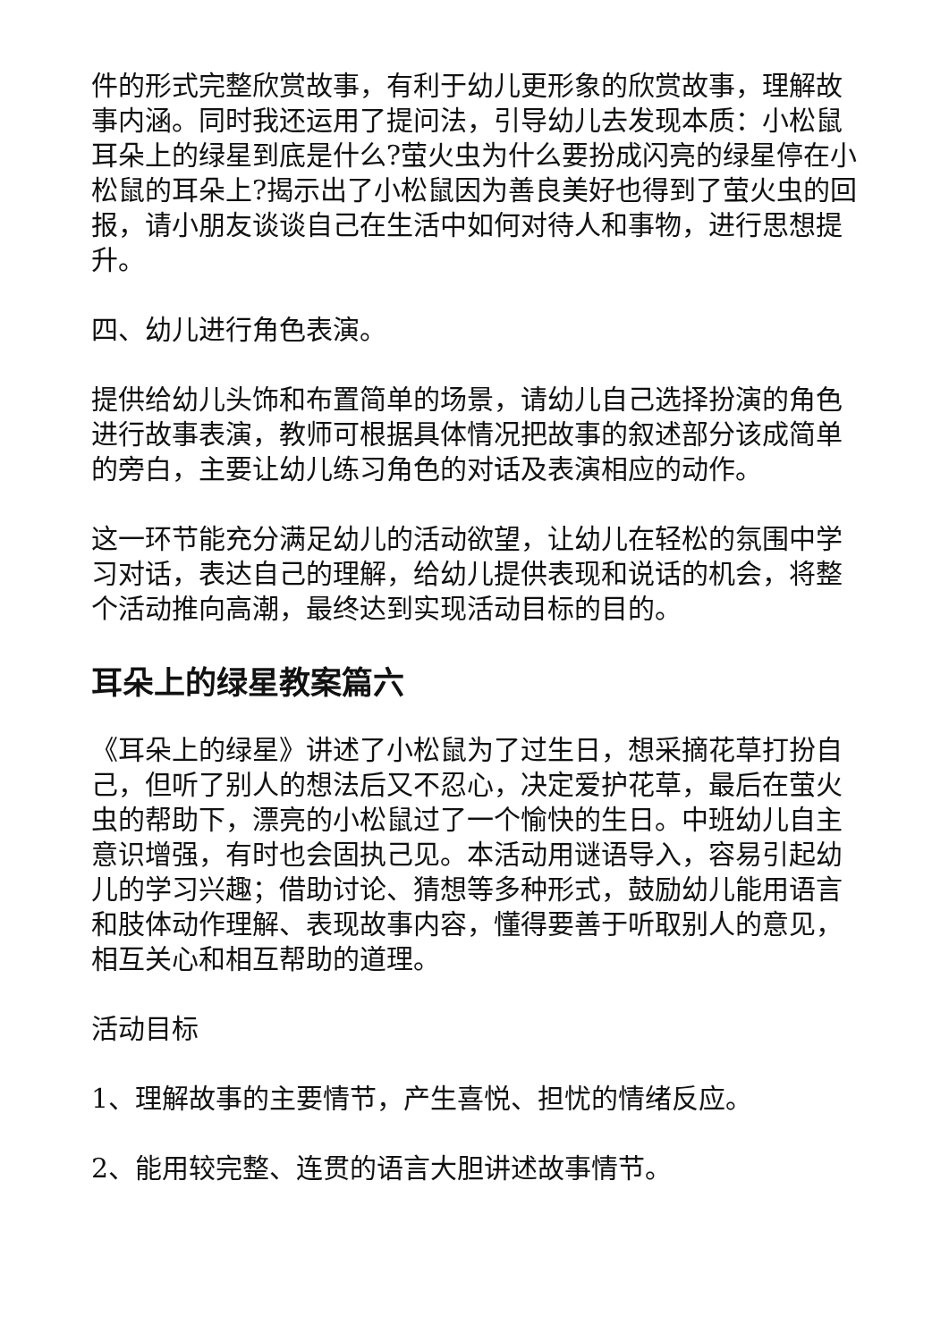件的形式完整欣赏故事，有利于幼儿更形象的欣赏故事，理解故事内涵。同时我还运用了提问法，引导幼儿去发现本质：小松鼠耳朵上的绿星到底是什么?萤火虫为什么要扮成闪亮的绿星停在小松鼠的耳朵上?揭示出了小松鼠因为善良美好也得到了萤火虫的回报，请小朋友谈谈自己在生活中如何对待人和事物，进行思想提升。
四、幼儿进行角色表演。
提供给幼儿头饰和布置简单的场景，请幼儿自己选择扮演的角色进行故事表演，教师可根据具体情况把故事的叙述部分该成简单的旁白，主要让幼儿练习角色的对话及表演相应的动作。
这一环节能充分满足幼儿的活动欲望，让幼儿在轻松的氛围中学习对话，表达自己的理解，给幼儿提供表现和说话的机会，将整个活动推向高潮，最终达到实现活动目标的目的。
耳朵上的绿星教案篇六
《耳朵上的绿星》讲述了小松鼠为了过生日，想采摘花草打扮自己，但听了别人的想法后又不忍心，决定爱护花草，最后在萤火虫的帮助下，漂亮的小松鼠过了一个愉快的生日。中班幼儿自主意识增强，有时也会固执己见。本活动用谜语导入，容易引起幼儿的学习兴趣；借助讨论、猜想等多种形式，鼓励幼儿能用语言和肢体动作理解、表现故事内容，懂得要善于听取别人的意见，相互关心和相互帮助的道理。
活动目标
1、理解故事的主要情节，产生喜悦、担忧的情绪反应。
2、能用较完整、连贯的语言大胆讲述故事情节。